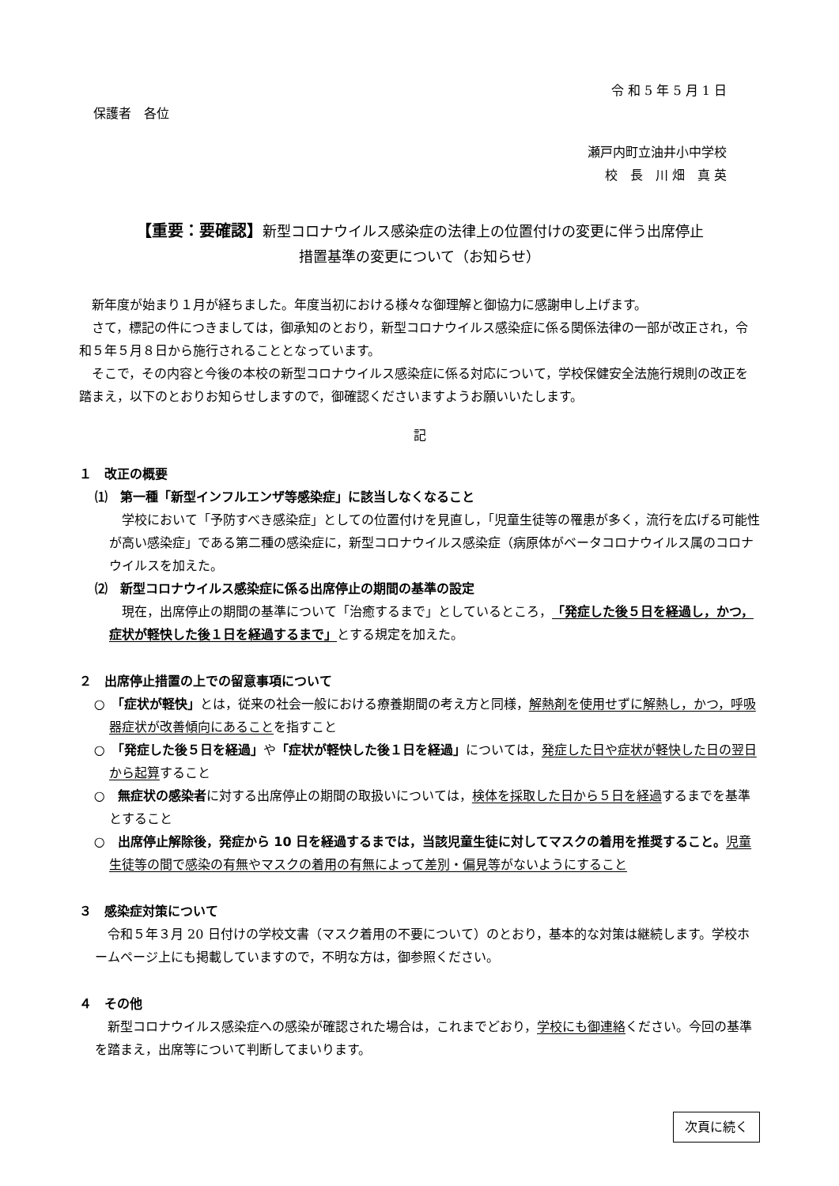令 和 5 年 5 月 1 日
保護者　各位
瀬戸内町立油井小中学校
校　長　川 畑　真 英
【重要：要確認】新型コロナウイルス感染症の法律上の位置付けの変更に伴う出席停止
措置基準の変更について（お知らせ）
新年度が始まり１月が経ちました。年度当初における様々な御理解と御協力に感謝申し上げます。
さて，標記の件につきましては，御承知のとおり，新型コロナウイルス感染症に係る関係法律の一部が改正され，令和５年５月８日から施行されることとなっています。
そこで，その内容と今後の本校の新型コロナウイルス感染症に係る対応について，学校保健安全法施行規則の改正を踏まえ，以下のとおりお知らせしますので，御確認くださいますようお願いいたします。
記
１　改正の概要
⑴　第一種「新型インフルエンザ等感染症」に該当しなくなること
学校において「予防すべき感染症」としての位置付けを見直し，「児童生徒等の罹患が多く，流行を広げる可能性が高い感染症」である第二種の感染症に，新型コロナウイルス感染症（病原体がベータコロナウイルス属のコロナウイルスを加えた。
⑵　新型コロナウイルス感染症に係る出席停止の期間の基準の設定
現在，出席停止の期間の基準について「治癒するまで」としているところ，「発症した後５日を経過し，かつ，症状が軽快した後１日を経過するまで」とする規定を加えた。
２　出席停止措置の上での留意事項について
○　「症状が軽快」とは，従来の社会一般における療養期間の考え方と同様，解熱剤を使用せずに解熱し，かつ，呼吸器症状が改善傾向にあることを指すこと
○　「発症した後５日を経過」や「症状が軽快した後１日を経過」については，発症した日や症状が軽快した日の翌日から起算すること
○　無症状の感染者に対する出席停止の期間の取扱いについては，検体を採取した日から５日を経過するまでを基準とすること
○　出席停止解除後，発症から 10 日を経過するまでは，当該児童生徒に対してマスクの着用を推奨すること。児童生徒等の間で感染の有無やマスクの着用の有無によって差別・偏見等がないようにすること
３　感染症対策について
令和５年３月 20 日付けの学校文書（マスク着用の不要について）のとおり，基本的な対策は継続します。学校ホームページ上にも掲載していますので，不明な方は，御参照ください。
４　その他
新型コロナウイルス感染症への感染が確認された場合は，これまでどおり，学校にも御連絡ください。今回の基準を踏まえ，出席等について判断してまいります。
次頁に続く